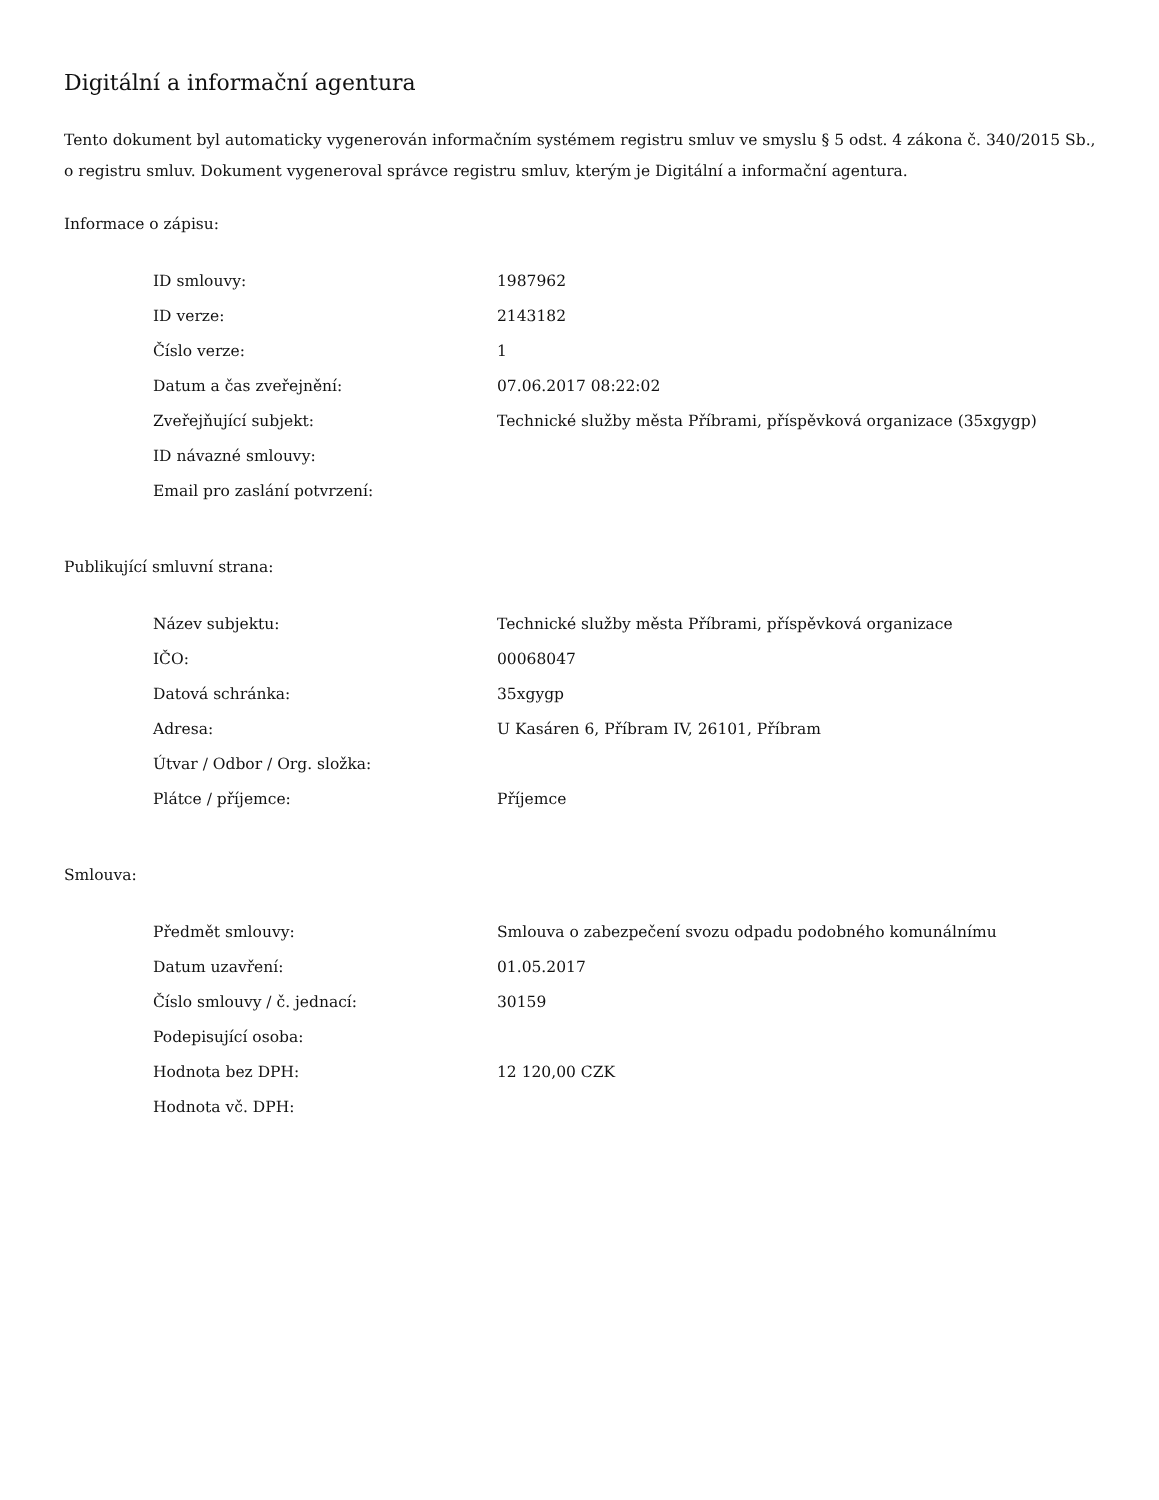Digitální a informační agentura
Tento dokument byl automaticky vygenerován informačním systémem registru smluv ve smyslu § 5 odst. 4 zákona č. 340/2015 Sb., o registru smluv. Dokument vygeneroval správce registru smluv, kterým je Digitální a informační agentura.
Informace o zápisu:
| ID smlouvy: | 1987962 |
| ID verze: | 2143182 |
| Číslo verze: | 1 |
| Datum a čas zveřejnění: | 07.06.2017 08:22:02 |
| Zveřejňující subjekt: | Technické služby města Příbrami, příspěvková organizace (35xgygp) |
| ID návazné smlouvy: | |
| Email pro zaslání potvrzení: | |
Publikující smluvní strana:
| Název subjektu: | Technické služby města Příbrami, příspěvková organizace |
| IČO: | 00068047 |
| Datová schránka: | 35xgygp |
| Adresa: | U Kasáren 6, Příbram IV, 26101, Příbram |
| Útvar / Odbor / Org. složka: | |
| Plátce / příjemce: | Příjemce |
Smlouva:
| Předmět smlouvy: | Smlouva o zabezpečení svozu odpadu podobného komunálnímu |
| Datum uzavření: | 01.05.2017 |
| Číslo smlouvy / č. jednací: | 30159 |
| Podepisující osoba: | |
| Hodnota bez DPH: | 12 120,00 CZK |
| Hodnota vč. DPH: | |